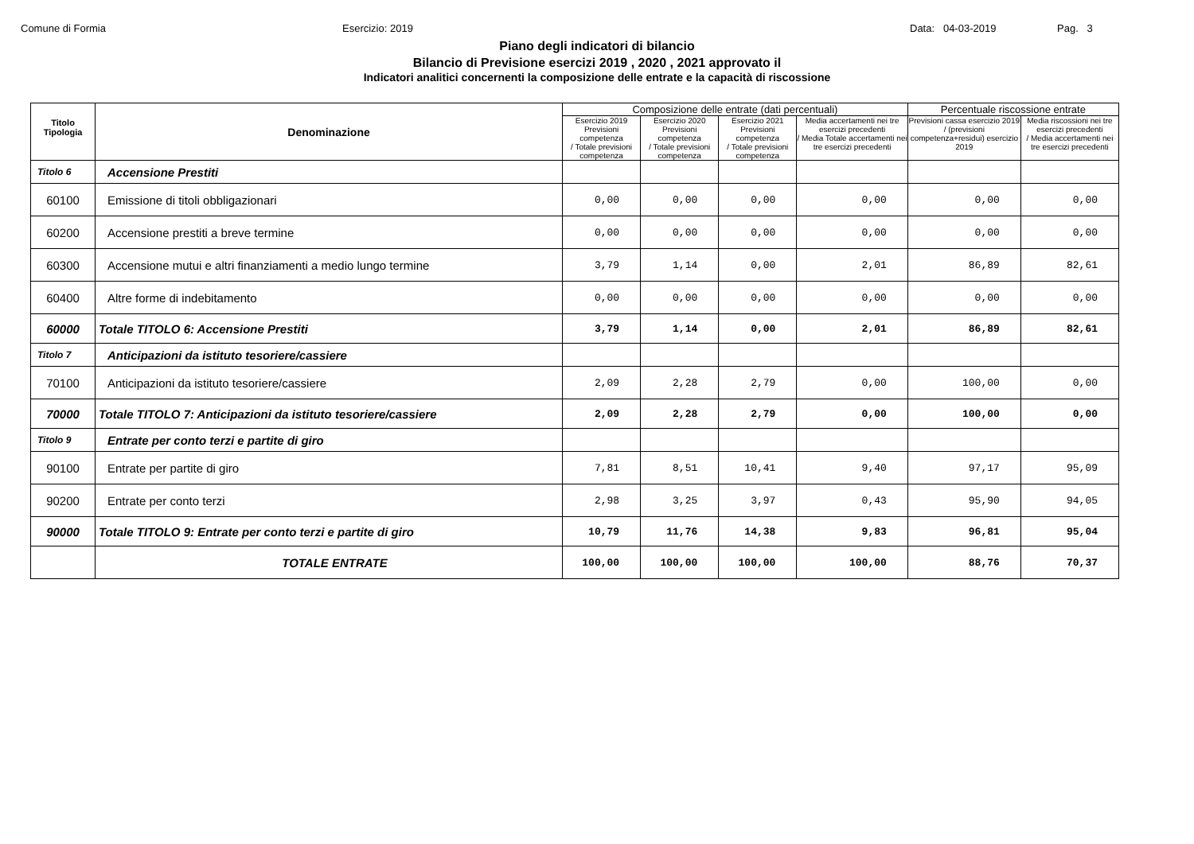Comune di Formia
Esercizio: 2019
Data: 04-03-2019
Pag. 3
Piano degli indicatori di bilancio
Bilancio di Previsione esercizi 2019 , 2020 , 2021 approvato il
Indicatori analitici concernenti la composizione delle entrate e la capacità di riscossione
| Titolo Tipologia | Denominazione | Composizione delle entrate (dati percentuali) | | | | Percentuale riscossione entrate | |
| --- | --- | --- | --- | --- | --- | --- | --- |
| | | Esercizio 2019 Previsioni competenza / Totale previsioni competenza | Esercizio 2020 Previsioni competenza / Totale previsioni competenza | Esercizio 2021 Previsioni competenza / Totale previsioni competenza | Media accertamenti nei tre esercizi precedenti / Media Totale accertamenti nei tre esercizi precedenti | Previsioni cassa esercizio 2019 / (previsioni competenza+residui) esercizio 2019 | Media riscossioni nei tre esercizi precedenti / Media accertamenti nei tre esercizi precedenti |
| Titolo 6 | Accensione Prestiti | | | | | | |
| 60100 | Emissione di titoli obbligazionari | 0,00 | 0,00 | 0,00 | 0,00 | 0,00 | 0,00 |
| 60200 | Accensione prestiti a breve termine | 0,00 | 0,00 | 0,00 | 0,00 | 0,00 | 0,00 |
| 60300 | Accensione mutui e altri finanziamenti a medio lungo termine | 3,79 | 1,14 | 0,00 | 2,01 | 86,89 | 82,61 |
| 60400 | Altre forme di indebitamento | 0,00 | 0,00 | 0,00 | 0,00 | 0,00 | 0,00 |
| 60000 | Totale TITOLO 6: Accensione Prestiti | 3,79 | 1,14 | 0,00 | 2,01 | 86,89 | 82,61 |
| Titolo 7 | Anticipazioni da istituto tesoriere/cassiere | | | | | | |
| 70100 | Anticipazioni da istituto tesoriere/cassiere | 2,09 | 2,28 | 2,79 | 0,00 | 100,00 | 0,00 |
| 70000 | Totale TITOLO 7: Anticipazioni da istituto tesoriere/cassiere | 2,09 | 2,28 | 2,79 | 0,00 | 100,00 | 0,00 |
| Titolo 9 | Entrate per conto terzi e partite di giro | | | | | | |
| 90100 | Entrate per partite di giro | 7,81 | 8,51 | 10,41 | 9,40 | 97,17 | 95,09 |
| 90200 | Entrate per conto terzi | 2,98 | 3,25 | 3,97 | 0,43 | 95,90 | 94,05 |
| 90000 | Totale TITOLO 9: Entrate per conto terzi e partite di giro | 10,79 | 11,76 | 14,38 | 9,83 | 96,81 | 95,04 |
| | TOTALE ENTRATE | 100,00 | 100,00 | 100,00 | 100,00 | 88,76 | 70,37 |